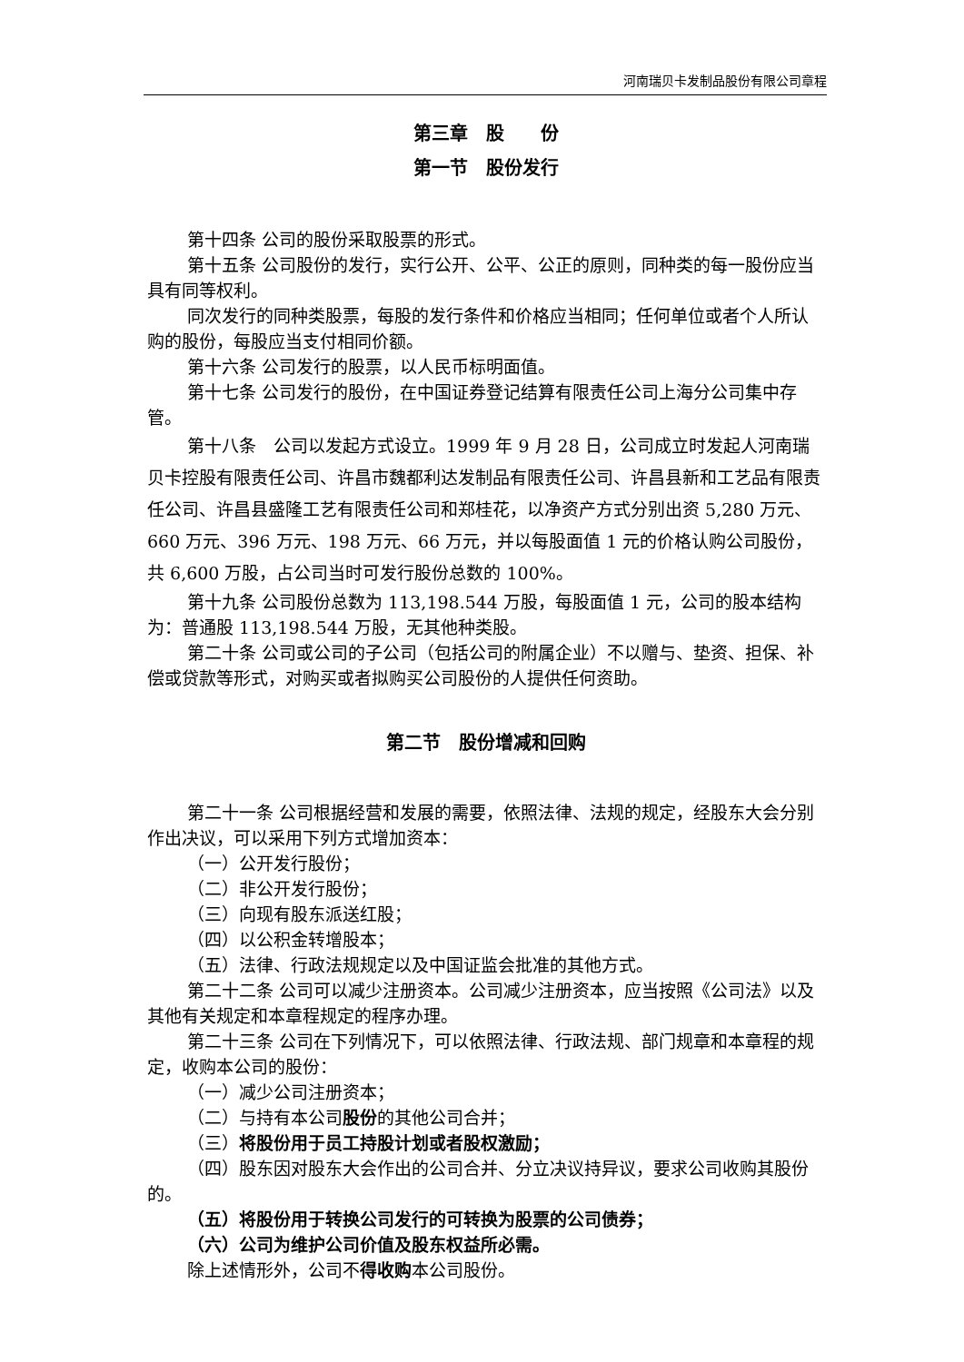河南瑞贝卡发制品股份有限公司章程
第三章　股　　份
第一节　股份发行
第十四条 公司的股份采取股票的形式。
第十五条 公司股份的发行，实行公开、公平、公正的原则，同种类的每一股份应当具有同等权利。
同次发行的同种类股票，每股的发行条件和价格应当相同；任何单位或者个人所认购的股份，每股应当支付相同价额。
第十六条 公司发行的股票，以人民币标明面值。
第十七条 公司发行的股份，在中国证券登记结算有限责任公司上海分公司集中存管。
第十八条　公司以发起方式设立。1999 年 9 月 28 日，公司成立时发起人河南瑞贝卡控股有限责任公司、许昌市魏都利达发制品有限责任公司、许昌县新和工艺品有限责任公司、许昌县盛隆工艺有限责任公司和郑桂花，以净资产方式分别出资 5,280 万元、660 万元、396 万元、198 万元、66 万元，并以每股面值 1 元的价格认购公司股份，共 6,600 万股，占公司当时可发行股份总数的 100%。
第十九条 公司股份总数为 113,198.544 万股，每股面值 1 元，公司的股本结构为：普通股 113,198.544 万股，无其他种类股。
第二十条 公司或公司的子公司（包括公司的附属企业）不以赠与、垫资、担保、补偿或贷款等形式，对购买或者拟购买公司股份的人提供任何资助。
第二节　股份增减和回购
第二十一条 公司根据经营和发展的需要，依照法律、法规的规定，经股东大会分别作出决议，可以采用下列方式增加资本：
（一）公开发行股份；
（二）非公开发行股份；
（三）向现有股东派送红股；
（四）以公积金转增股本；
（五）法律、行政法规规定以及中国证监会批准的其他方式。
第二十二条 公司可以减少注册资本。公司减少注册资本，应当按照《公司法》以及其他有关规定和本章程规定的程序办理。
第二十三条 公司在下列情况下，可以依照法律、行政法规、部门规章和本章程的规定，收购本公司的股份：
（一）减少公司注册资本；
（二）与持有本公司股份的其他公司合并；
（三）将股份用于员工持股计划或者股权激励；
（四）股东因对股东大会作出的公司合并、分立决议持异议，要求公司收购其股份的。
（五）将股份用于转换公司发行的可转换为股票的公司债券；
（六）公司为维护公司价值及股东权益所必需。
除上述情形外，公司不得收购本公司股份。